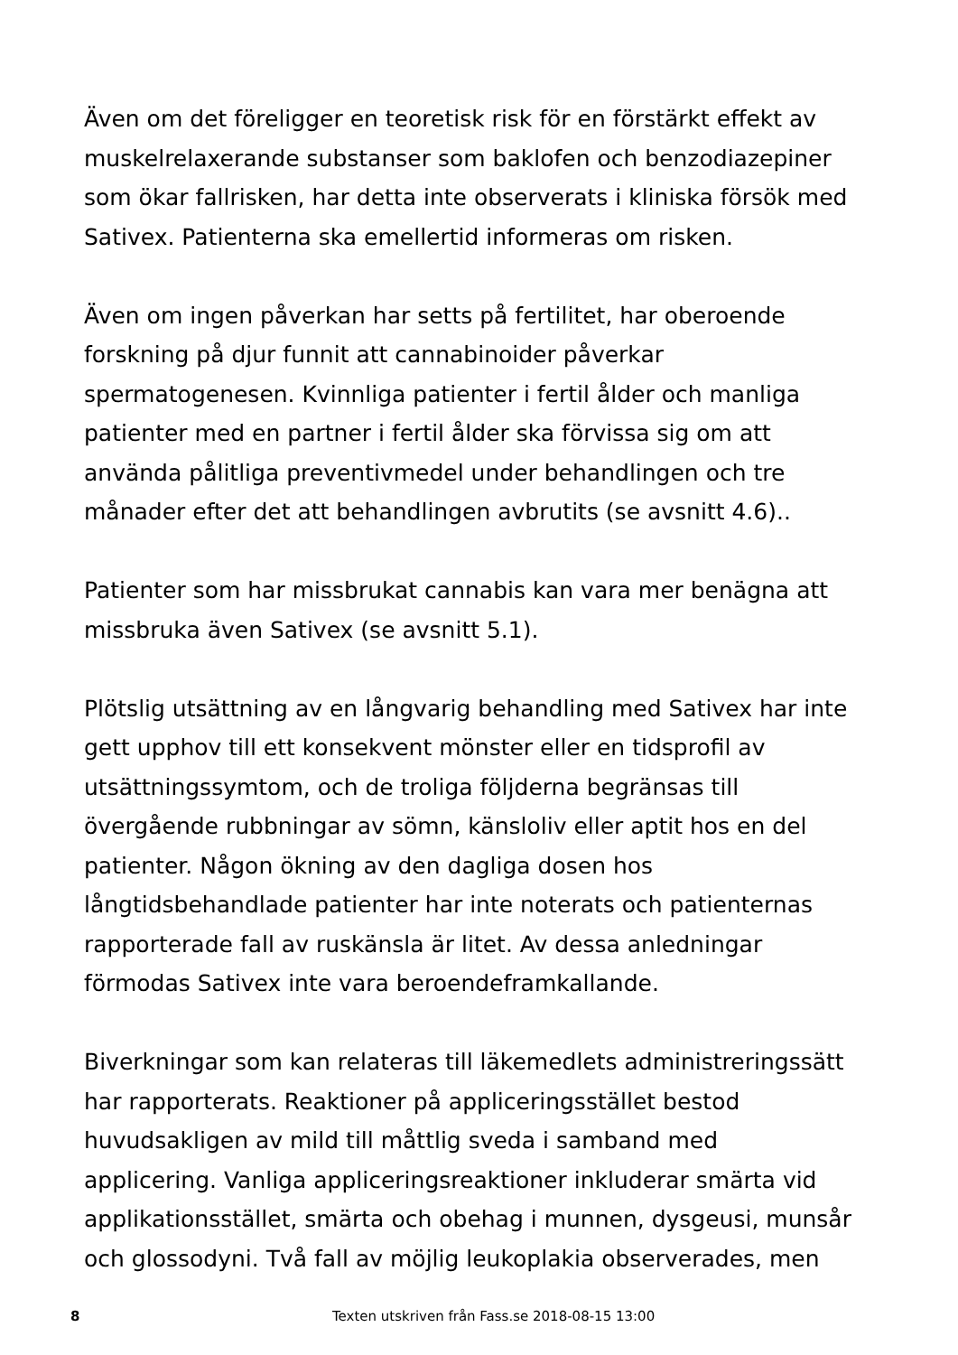Även om det föreligger en teoretisk risk för en förstärkt effekt av
muskelrelaxerande substanser som baklofen och benzodiazepiner
som ökar fallrisken, har detta inte observerats i kliniska försök med
Sativex. Patienterna ska emellertid informeras om risken.
Även om ingen påverkan har setts på fertilitet, har oberoende
forskning på djur funnit att cannabinoider påverkar
spermatogenesen. Kvinnliga patienter i fertil ålder och manliga
patienter med en partner i fertil ålder ska förvissa sig om att
använda pålitliga preventivmedel under behandlingen och tre
månader efter det att behandlingen avbrutits (se avsnitt 4.6)..
Patienter som har missbrukat cannabis kan vara mer benägna att
missbruka även Sativex (se avsnitt 5.1).
Plötslig utsättning av en långvarig behandling med Sativex har inte
gett upphov till ett konsekvent mönster eller en tidsprofil av
utsättningssymtom, och de troliga följderna begränsas till
övergående rubbningar av sömn, känsloliv eller aptit hos en del
patienter. Någon ökning av den dagliga dosen hos
långtidsbehandlade patienter har inte noterats och patienternas
rapporterade fall av ruskänsla är litet. Av dessa anledningar
förmodas Sativex inte vara beroendeframkallande.
Biverkningar som kan relateras till läkemedlets administreringssätt
har rapporterats. Reaktioner på appliceringsstället bestod
huvudsakligen av mild till måttlig sveda i samband med
applicering. Vanliga appliceringsreaktioner inkluderar smärta vid
applikationsstället, smärta och obehag i munnen, dysgeusi, munsår
och glossodyni. Två fall av möjlig leukoplakia observerades, men
8 Texten utskriven från Fass.se 2018-08-15 13:00